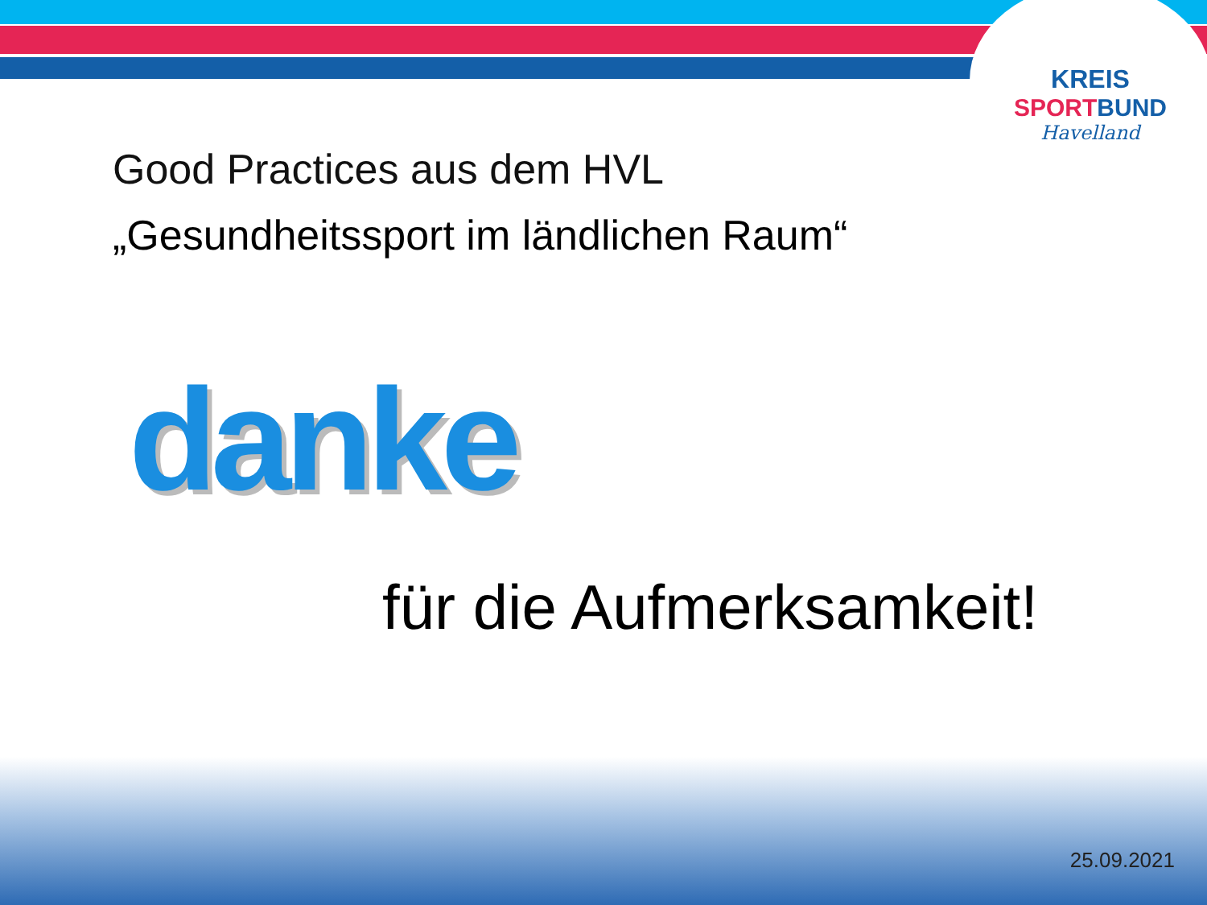KREIS
SPORT BUND
Havelland
Good Practices aus dem HVL
„Gesundheitssport im ländlichen Raum“
danke
für die Aufmerksamkeit!
25.09.2021